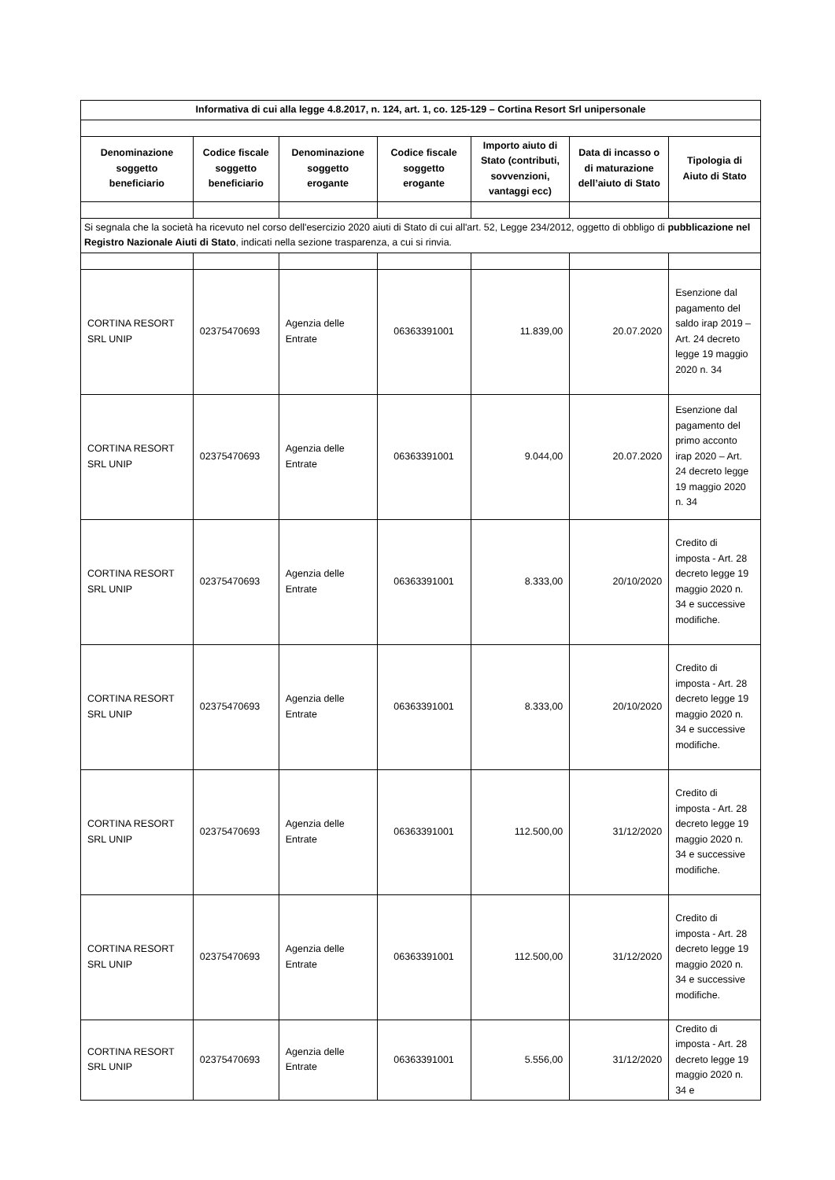| Informativa di cui alla legge 4.8.2017, n. 124, art. 1, co. 125-129 – Cortina Resort Srl unipersonale | | | | | | |
| --- | --- | --- | --- | --- | --- | --- |
| Denominazione soggetto beneficiario | Codice fiscale soggetto beneficiario | Denominazione soggetto erogante | Codice fiscale soggetto erogante | Importo aiuto di Stato (contributi, sovvenzioni, vantaggi ecc) | Data di incasso o di maturazione dell’aiuto di Stato | Tipologia di Aiuto di Stato |
| Si segnala che la società ha ricevuto nel corso dell'esercizio 2020 aiuti di Stato di cui all'art. 52, Legge 234/2012, oggetto di obbligo di pubblicazione nel Registro Nazionale Aiuti di Stato , indicati nella sezione trasparenza, a cui si rinvia. | | | | | | |
| CORTINA RESORT SRL UNIP | 02375470693 | Agenzia delle Entrate | 06363391001 | 11.839,00 | 20.07.2020 | Esenzione dal pagamento del saldo irap 2019 – Art. 24 decreto legge 19 maggio 2020 n. 34 |
| CORTINA RESORT SRL UNIP | 02375470693 | Agenzia delle Entrate | 06363391001 | 9.044,00 | 20.07.2020 | Esenzione dal pagamento del primo acconto irap 2020 – Art. 24 decreto legge 19 maggio 2020 n. 34 |
| CORTINA RESORT SRL UNIP | 02375470693 | Agenzia delle Entrate | 06363391001 | 8.333,00 | 20/10/2020 | Credito di imposta - Art. 28 decreto legge 19 maggio 2020 n. 34 e successive modifiche. |
| CORTINA RESORT SRL UNIP | 02375470693 | Agenzia delle Entrate | 06363391001 | 8.333,00 | 20/10/2020 | Credito di imposta - Art. 28 decreto legge 19 maggio 2020 n. 34 e successive modifiche. |
| CORTINA RESORT SRL UNIP | 02375470693 | Agenzia delle Entrate | 06363391001 | 112.500,00 | 31/12/2020 | Credito di imposta - Art. 28 decreto legge 19 maggio 2020 n. 34 e successive modifiche. |
| CORTINA RESORT SRL UNIP | 02375470693 | Agenzia delle Entrate | 06363391001 | 112.500,00 | 31/12/2020 | Credito di imposta - Art. 28 decreto legge 19 maggio 2020 n. 34 e successive modifiche. |
| CORTINA RESORT SRL UNIP | 02375470693 | Agenzia delle Entrate | 06363391001 | 5.556,00 | 31/12/2020 | Credito di imposta - Art. 28 decreto legge 19 maggio 2020 n. 34 e |